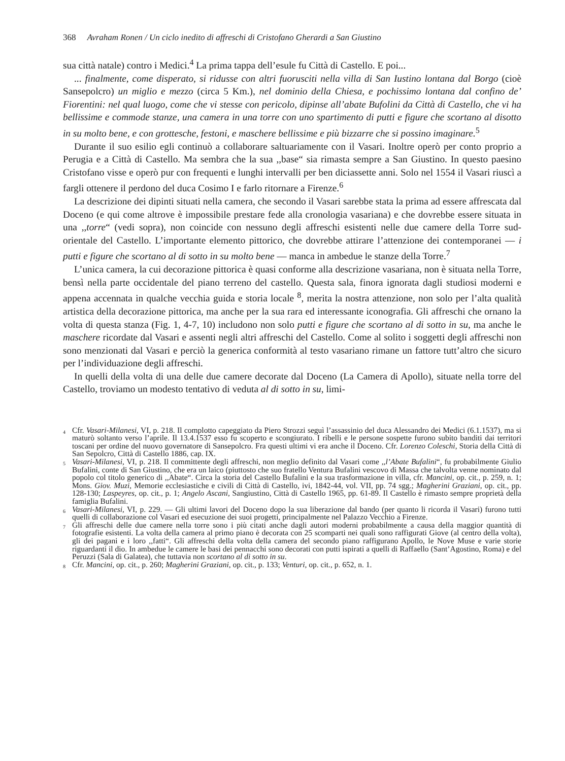368 Avraham Ronen / Un ciclo inedito di affreschi di Cristofano Gherardi a San Giustino
sua città natale) contro i Medici.<sup>4</sup> La prima tappa dell’esule fu Città di Castello. E poi...
... finalmente, come disperato, si ridusse con altri fuorusciti nella villa di San Iustino lontana dal Borgo (cioè Sansepolcro) un miglio e mezzo (circa 5 Km.), nel dominio della Chiesa, e pochissimo lontana dal confino de’ Fiorentini: nel qual luogo, come che vi stesse con pericolo, dipinse all’abate Bufolini da Città di Castello, che vi ha bellissime e commode stanze, una camera in una torre con uno spartimento di putti e figure che scortano al disotto in su molto bene, e con grottesche, festoni, e maschere bellissime e più bizzarre che si possino imaginare.<sup>5</sup>
Durante il suo esilio egli continuò a collaborare saltuariamente con il Vasari. Inoltre operò per conto proprio a Perugia e a Città di Castello. Ma sembra che la sua ,,base“ sia rimasta sempre a San Giustino. In questo paesino Cristofano visse e operò pur con frequenti e lunghi intervalli per ben diciassette anni. Solo nel 1554 il Vasari riuscì a fargli ottenere il perdono del duca Cosimo I e farlo ritornare a Firenze.<sup>6</sup>
La descrizione dei dipinti situati nella camera, che secondo il Vasari sarebbe stata la prima ad essere affrescata dal Doceno (e qui come altrove è impossibile prestare fede alla cronologia vasariana) e che dovrebbe essere situata in una ,,torre“ (vedi sopra), non coincide con nessuno degli affreschi esistenti nelle due camere della Torre sud-orientale del Castello. L’importante elemento pittorico, che dovrebbe attirare l’attenzione dei contemporanei — i putti e figure che scortano al di sotto in su molto bene — manca in ambedue le stanze della Torre.<sup>7</sup>
L’unica camera, la cui decorazione pittorica è quasi conforme alla descrizione vasariana, non è situata nella Torre, bensì nella parte occidentale del piano terreno del castello. Questa sala, finora ignorata dagli studiosi moderni e appena accennata in qualche vecchia guida e storia locale <sup>8</sup>, merita la nostra attenzione, non solo per l’alta qualità artistica della decorazione pittorica, ma anche per la sua rara ed interessante iconografia. Gli affreschi che ornano la volta di questa stanza (Fig. 1, 4-7, 10) includono non solo putti e figure che scortano al di sotto in su, ma anche le maschere ricordate dal Vasari e assenti negli altri affreschi del Castello. Come al solito i soggetti degli affreschi non sono menzionati dal Vasari e perciò la generica conformità al testo vasariano rimane un fattore tutt’altro che sicuro per l’individuazione degli affreschi.
In quelli della volta di una delle due camere decorate dal Doceno (La Camera di Apollo), situate nella torre del Castello, troviamo un modesto tentativo di veduta al di sotto in su, limi-
<sup>4</sup> Cfr. Vasari-Milanesi, VI, p. 218. Il complotto capeggiato da Piero Strozzi seguì l’assassinio del duca Alessandro dei Medici (6.1.1537), ma si maturò soltanto verso l’aprile. Il 13.4.1537 esso fu scoperto e scongiurato. I ribelli e le persone sospette furono subito banditi dai territori toscani per ordine del nuovo governatore di Sansepolcro. Fra questi ultimi vi era anche il Doceno. Cfr. Lorenzo Coleschi, Storia della Città di San Sepolcro, Città di Castello 1886, cap. IX.
<sup>5</sup> Vasari-Milanesi, VI, p. 218. Il committente degli affreschi, non meglio definito dal Vasari come ,,l’Abate Bufalini“, fu probabilmente Giulio Bufalini, conte di San Giustino, che era un laico (piuttosto che suo fratello Ventura Bufalini vescovo di Massa che talvolta venne nominato dal popolo col titolo generico di ,,Abate“. Circa la storia del Castello Bufalini e la sua trasformazione in villa, cfr. Mancini, op. cit., p. 259, n. 1; Mons. Giov. Muzi, Memorie ecclesiastiche e civili di Città di Castello, ivi, 1842-44, vol. VII, pp. 74 sgg.; Magherini Graziani, op. cit., pp. 128-130; Laspeyres, op. cit., p. 1; Angelo Ascani, Sangiustino, Città di Castello 1965, pp. 61-89. Il Castello è rimasto sempre proprietà della famiglia Bufalini.
<sup>6</sup> Vasari-Milanesi, VI, p. 229. — Gli ultimi lavori del Doceno dopo la sua liberazione dal bando (per quanto li ricorda il Vasari) furono tutti quelli di collaborazione col Vasari ed esecuzione dei suoi progetti, principalmente nel Palazzo Vecchio a Firenze.
<sup>7</sup> Gli affreschi delle due camere nella torre sono i più citati anche dagli autori moderni probabilmente a causa della maggior quantità di fotografie esistenti. La volta della camera al primo piano è decorata con 25 scomparti nei quali sono raffigurati Giove (al centro della volta), gli dei pagani e i loro ,,fatti“. Gli affreschi della volta della camera del secondo piano raffigurano Apollo, le Nove Muse e varie storie riguardanti il dio. In ambedue le camere le basi dei pennacchi sono decorati con putti ispirati a quelli di Raffaello (Sant’Agostino, Roma) e del Peruzzi (Sala di Galatea), che tuttavia non scortano al di sotto in su.
<sup>8</sup> Cfr. Mancini, op. cit., p. 260; Magherini Graziani, op. cit., p. 133; Venturi, op. cit., p. 652, n. 1.